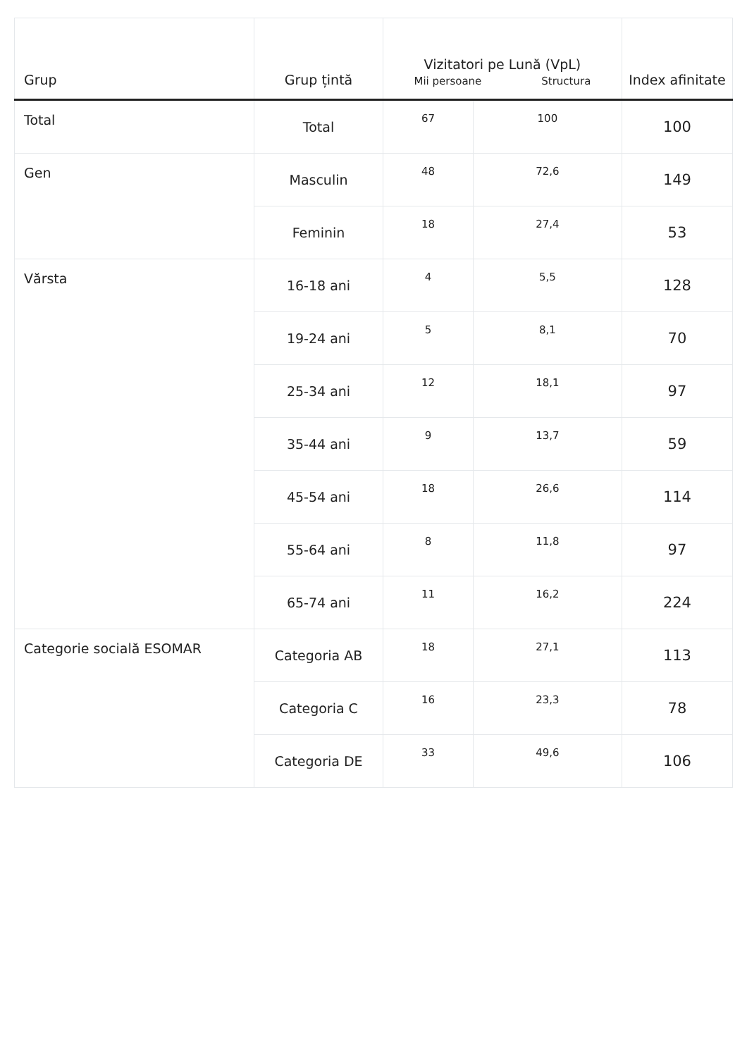| Grup | Grup țintă | Vizitatori pe Lună (VpL) Mii persoane Structura | | Index afinitate |
| --- | --- | --- | --- | --- |
| Total | Total | 67 | 100 | 100 |
| Gen | Masculin | 48 | 72,6 | 149 |
| | Feminin | 18 | 27,4 | 53 |
| Vărsta | 16-18 ani | 4 | 5,5 | 128 |
| | 19-24 ani | 5 | 8,1 | 70 |
| | 25-34 ani | 12 | 18,1 | 97 |
| | 35-44 ani | 9 | 13,7 | 59 |
| | 45-54 ani | 18 | 26,6 | 114 |
| | 55-64 ani | 8 | 11,8 | 97 |
| | 65-74 ani | 11 | 16,2 | 224 |
| Categorie socială ESOMAR | Categoria AB | 18 | 27,1 | 113 |
| | Categoria C | 16 | 23,3 | 78 |
| | Categoria DE | 33 | 49,6 | 106 |